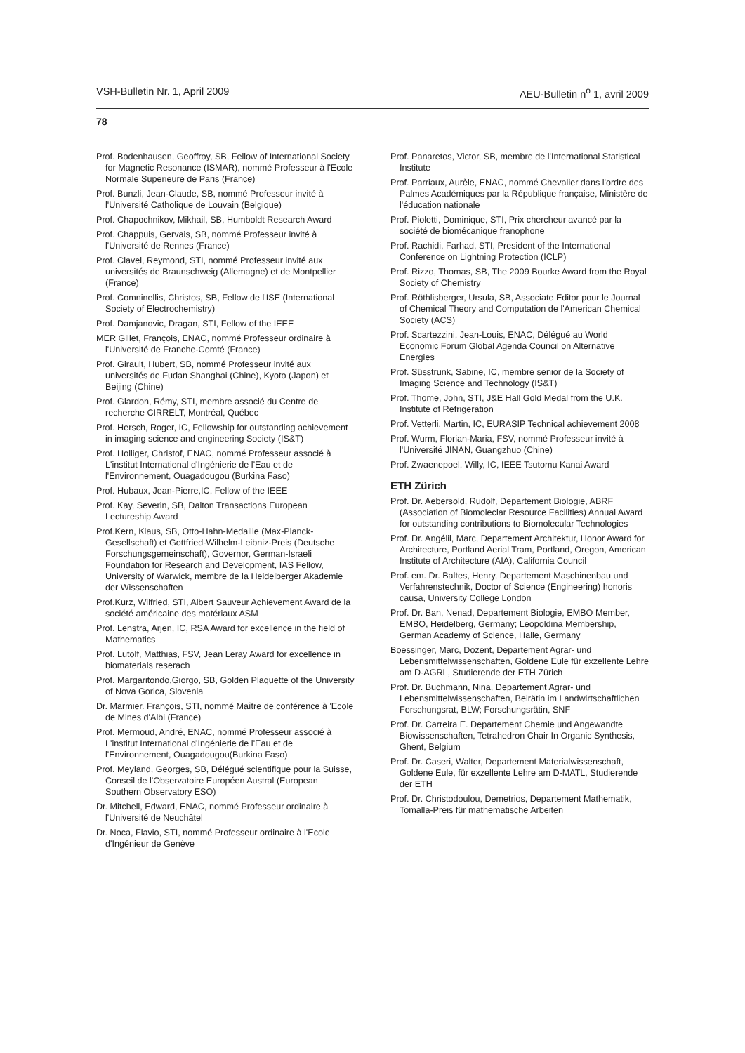VSH-Bulletin Nr. 1, April 2009 AEU-Bulletin n<sup>o</sup> 1, avril 2009
78
Prof. Bodenhausen, Geoffroy, SB, Fellow of International Society for Magnetic Resonance (ISMAR), nommé Professeur à l'Ecole Normale Superieure de Paris (France)
Prof. Bunzli, Jean-Claude, SB, nommé Professeur invité à l'Université Catholique de Louvain (Belgique)
Prof. Chapochnikov, Mikhail, SB, Humboldt Research Award
Prof. Chappuis, Gervais, SB, nommé Professeur invité à l'Université de Rennes (France)
Prof. Clavel, Reymond, STI, nommé Professeur invité aux universités de Braunschweig (Allemagne) et de Montpellier (France)
Prof. Comninellis, Christos, SB, Fellow de l'ISE (International Society of Electrochemistry)
Prof. Damjanovic, Dragan, STI, Fellow of the IEEE
MER Gillet, François, ENAC, nommé Professeur ordinaire à l'Université de Franche-Comté (France)
Prof. Girault, Hubert, SB, nommé Professeur invité aux universités de Fudan Shanghai (Chine), Kyoto (Japon) et Beijing (Chine)
Prof. Glardon, Rémy, STI, membre associé du Centre de recherche CIRRELT, Montréal, Québec
Prof. Hersch, Roger, IC, Fellowship for outstanding achievement in imaging science and engineering Society (IS&T)
Prof. Holliger, Christof, ENAC, nommé Professeur associé à L'institut International d'Ingénierie de l'Eau et de l'Environnement, Ouagadougou (Burkina Faso)
Prof. Hubaux, Jean-Pierre,IC, Fellow of the IEEE
Prof. Kay, Severin, SB, Dalton Transactions European Lectureship Award
Prof.Kern, Klaus, SB, Otto-Hahn-Medaille (Max-Planck-Gesellschaft) et Gottfried-Wilhelm-Leibniz-Preis (Deutsche Forschungsgemeinschaft), Governor, German-Israeli Foundation for Research and Development, IAS Fellow, University of Warwick, membre de la Heidelberger Akademie der Wissenschaften
Prof.Kurz, Wilfried, STI, Albert Sauveur Achievement Award de la société américaine des matériaux ASM
Prof. Lenstra, Arjen, IC, RSA Award for excellence in the field of Mathematics
Prof. Lutolf, Matthias, FSV, Jean Leray Award for excellence in biomaterials reserach
Prof. Margaritondo,Giorgo, SB, Golden Plaquette of the University of Nova Gorica, Slovenia
Dr. Marmier. François, STI, nommé Maître de conférence à 'Ecole de Mines d'Albi (France)
Prof. Mermoud, André, ENAC, nommé Professeur associé à L'institut International d'Ingénierie de l'Eau et de l'Environnement, Ouagadougou(Burkina Faso)
Prof. Meyland, Georges, SB, Délégué scientifique pour la Suisse, Conseil de l'Observatoire Européen Austral (European Southern Observatory ESO)
Dr. Mitchell, Edward, ENAC, nommé Professeur ordinaire à l'Université de Neuchâtel
Dr. Noca, Flavio, STI, nommé Professeur ordinaire à l'Ecole d'Ingénieur de Genève
Prof. Panaretos, Victor, SB, membre de l'International Statistical Institute
Prof. Parriaux, Aurèle, ENAC, nommé Chevalier dans l'ordre des Palmes Académiques par la République française, Ministère de l'éducation nationale
Prof. Pioletti, Dominique, STI, Prix chercheur avancé par la société de biomécanique franophone
Prof. Rachidi, Farhad, STI, President of the International Conference on Lightning Protection (ICLP)
Prof. Rizzo, Thomas, SB, The 2009 Bourke Award from the Royal Society of Chemistry
Prof. Röthlisberger, Ursula, SB, Associate Editor pour le Journal of Chemical Theory and Computation de l'American Chemical Society (ACS)
Prof. Scartezzini, Jean-Louis, ENAC, Délégué au World Economic Forum Global Agenda Council on Alternative Energies
Prof. Süsstrunk, Sabine, IC, membre senior de la Society of Imaging Science and Technology (IS&T)
Prof. Thome, John, STI, J&E Hall Gold Medal from the U.K. Institute of Refrigeration
Prof. Vetterli, Martin, IC, EURASIP Technical achievement 2008
Prof. Wurm, Florian-Maria, FSV, nommé Professeur invité à l'Université JINAN, Guangzhuo (Chine)
Prof. Zwaenepoel, Willy, IC, IEEE Tsutomu Kanai Award
ETH Zürich
Prof. Dr. Aebersold, Rudolf, Departement Biologie, ABRF (Association of Biomoleclar Resource Facilities) Annual Award for outstanding contributions to Biomolecular Technologies
Prof. Dr. Angélil, Marc, Departement Architektur, Honor Award for Architecture, Portland Aerial Tram, Portland, Oregon, American Institute of Architecture (AIA), California Council
Prof. em. Dr. Baltes, Henry, Departement Maschinenbau und Verfahrenstechnik, Doctor of Science (Engineering) honoris causa, University College London
Prof. Dr. Ban, Nenad, Departement Biologie, EMBO Member, EMBO, Heidelberg, Germany; Leopoldina Membership, German Academy of Science, Halle, Germany
Boessinger, Marc, Dozent, Departement Agrar- und Lebensmittelwissenschaften, Goldene Eule für exzellente Lehre am D-AGRL, Studierende der ETH Zürich
Prof. Dr. Buchmann, Nina, Departement Agrar- und Lebensmittelwissenschaften, Beirätin im Landwirtschaftlichen Forschungsrat, BLW; Forschungsrätin, SNF
Prof. Dr. Carreira E. Departement Chemie und Angewandte Biowissenschaften, Tetrahedron Chair In Organic Synthesis, Ghent, Belgium
Prof. Dr. Caseri, Walter, Departement Materialwissenschaft, Goldene Eule, für exzellente Lehre am D-MATL, Studierende der ETH
Prof. Dr. Christodoulou, Demetrios, Departement Mathematik, Tomalla-Preis für mathematische Arbeiten